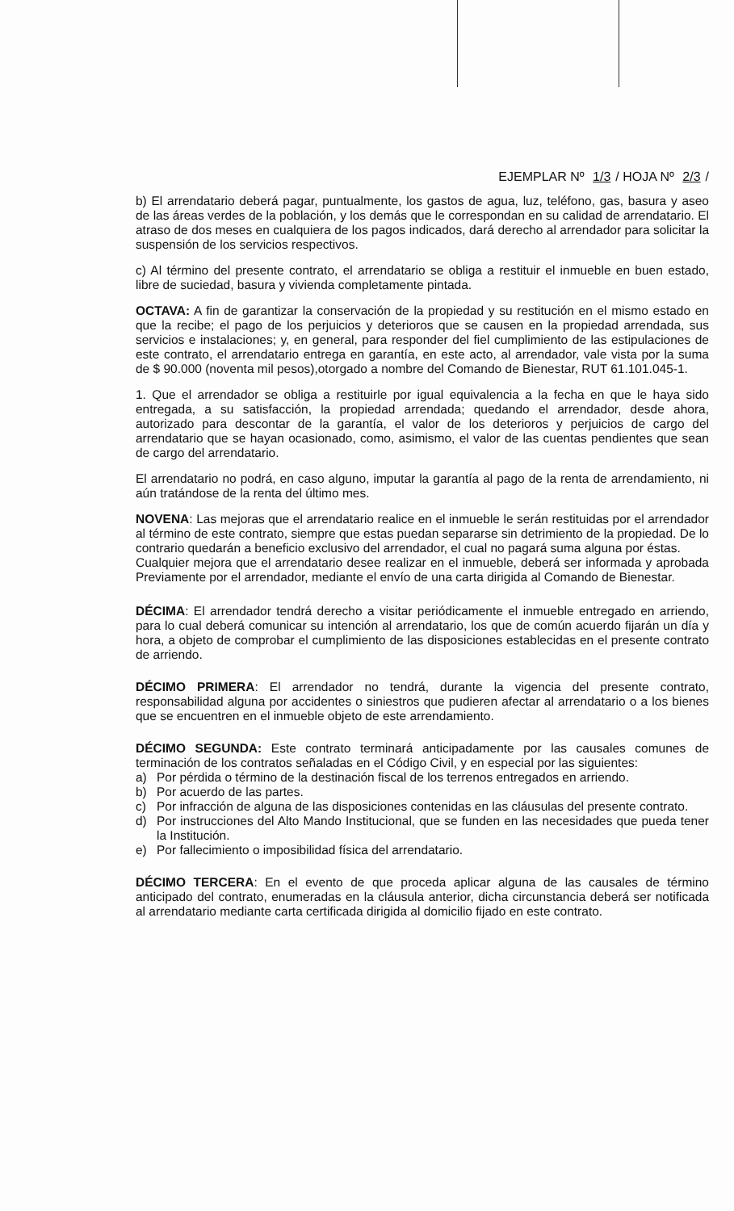EJEMPLAR Nº 1/3 / HOJA Nº 2/3 /
b) El arrendatario deberá pagar, puntualmente, los gastos de agua, luz, teléfono, gas, basura y aseo de las áreas verdes de la población, y los demás que le correspondan en su calidad de arrendatario. El atraso de dos meses en cualquiera de los pagos indicados, dará derecho al arrendador para solicitar la suspensión de los servicios respectivos.
c) Al término del presente contrato, el arrendatario se obliga a restituir el inmueble en buen estado, libre de suciedad, basura y vivienda completamente pintada.
OCTAVA: A fin de garantizar la conservación de la propiedad y su restitución en el mismo estado en que la recibe; el pago de los perjuicios y deterioros que se causen en la propiedad arrendada, sus servicios e instalaciones; y, en general, para responder del fiel cumplimiento de las estipulaciones de este contrato, el arrendatario entrega en garantía, en este acto, al arrendador, vale vista por la suma de $ 90.000 (noventa mil pesos),otorgado a nombre del Comando de Bienestar, RUT 61.101.045-1.
1. Que el arrendador se obliga a restituirle por igual equivalencia a la fecha en que le haya sido entregada, a su satisfacción, la propiedad arrendada; quedando el arrendador, desde ahora, autorizado para descontar de la garantía, el valor de los deterioros y perjuicios de cargo del arrendatario que se hayan ocasionado, como, asimismo, el valor de las cuentas pendientes que sean de cargo del arrendatario.
El arrendatario no podrá, en caso alguno, imputar la garantía al pago de la renta de arrendamiento, ni aún tratándose de la renta del último mes.
NOVENA: Las mejoras que el arrendatario realice en el inmueble le serán restituidas por el arrendador al término de este contrato, siempre que estas puedan separarse sin detrimiento de la propiedad. De lo contrario quedarán a beneficio exclusivo del arrendador, el cual no pagará suma alguna por éstas.
Cualquier mejora que el arrendatario desee realizar en el inmueble, deberá ser informada y aprobada Previamente por el arrendador, mediante el envío de una carta dirigida al Comando de Bienestar.
DÉCIMA: El arrendador tendrá derecho a visitar periódicamente el inmueble entregado en arriendo, para lo cual deberá comunicar su intención al arrendatario, los que de común acuerdo fijarán un día y hora, a objeto de comprobar el cumplimiento de las disposiciones establecidas en el presente contrato de arriendo.
DÉCIMO PRIMERA: El arrendador no tendrá, durante la vigencia del presente contrato, responsabilidad alguna por accidentes o siniestros que pudieren afectar al arrendatario o a los bienes que se encuentren en el inmueble objeto de este arrendamiento.
DÉCIMO SEGUNDA: Este contrato terminará anticipadamente por las causales comunes de terminación de los contratos señaladas en el Código Civil, y en especial por las siguientes:
a) Por pérdida o término de la destinación fiscal de los terrenos entregados en arriendo.
b) Por acuerdo de las partes.
c) Por infracción de alguna de las disposiciones contenidas en las cláusulas del presente contrato.
d) Por instrucciones del Alto Mando Institucional, que se funden en las necesidades que pueda tener la Institución.
e) Por fallecimiento o imposibilidad física del arrendatario.
DÉCIMO TERCERA: En el evento de que proceda aplicar alguna de las causales de término anticipado del contrato, enumeradas en la cláusula anterior, dicha circunstancia deberá ser notificada al arrendatario mediante carta certificada dirigida al domicilio fijado en este contrato.